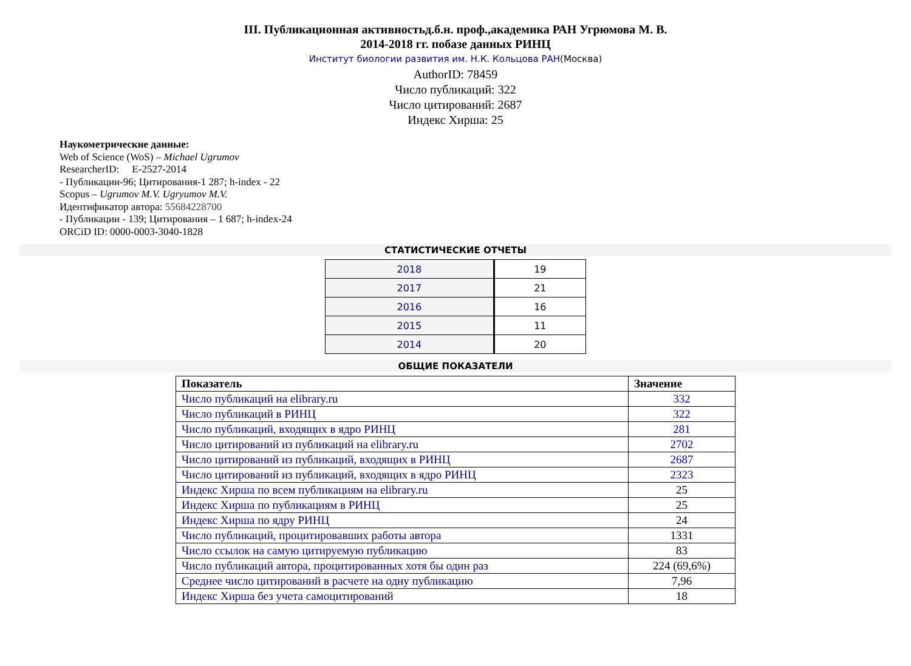III. Публикационная активностьд.б.н. проф.,академика РАН Угрюмова М. В.
2014-2018 гг. побазе данных РИНЦ
Институт биологии развития им. Н.К. Кольцова РАН(Москва)
AuthorID: 78459
Число публикаций: 322
Число цитирований: 2687
Индекс Хирша: 25
Наукометрические данные:
Web of Science (WoS) – Michael Ugrumov
ResearcherID: E-2527-2014
- Публикации-96; Цитирования-1 287; h-index - 22
Scopus – Ugrumov M.V. Ugryumov M.V.
Идентификатор автора: 55684228700
- Публикации - 139; Цитирования – 1 687; h-index-24
ORCiD ID: 0000-0003-3040-1828
СТАТИСТИЧЕСКИЕ ОТЧЕТЫ
| 2018 | 19 |
| 2017 | 21 |
| 2016 | 16 |
| 2015 | 11 |
| 2014 | 20 |
ОБЩИЕ ПОКАЗАТЕЛИ
| Показатель | Значение |
| --- | --- |
| Число публикаций на elibrary.ru | 332 |
| Число публикаций в РИНЦ | 322 |
| Число публикаций, входящих в ядро РИНЦ | 281 |
| Число цитирований из публикаций на elibrary.ru | 2702 |
| Число цитирований из публикаций, входящих в РИНЦ | 2687 |
| Число цитирований из публикаций, входящих в ядро РИНЦ | 2323 |
| Индекс Хирша по всем публикациям на elibrary.ru | 25 |
| Индекс Хирша по публикациям в РИНЦ | 25 |
| Индекс Хирша по ядру РИНЦ | 24 |
| Число публикаций, процитировавших работы автора | 1331 |
| Число ссылок на самую цитируемую публикацию | 83 |
| Число публикаций автора, процитированных хотя бы один раз | 224 (69,6%) |
| Среднее число цитирований в расчете на одну публикацию | 7,96 |
| Индекс Хирша без учета самоцитирований | 18 |